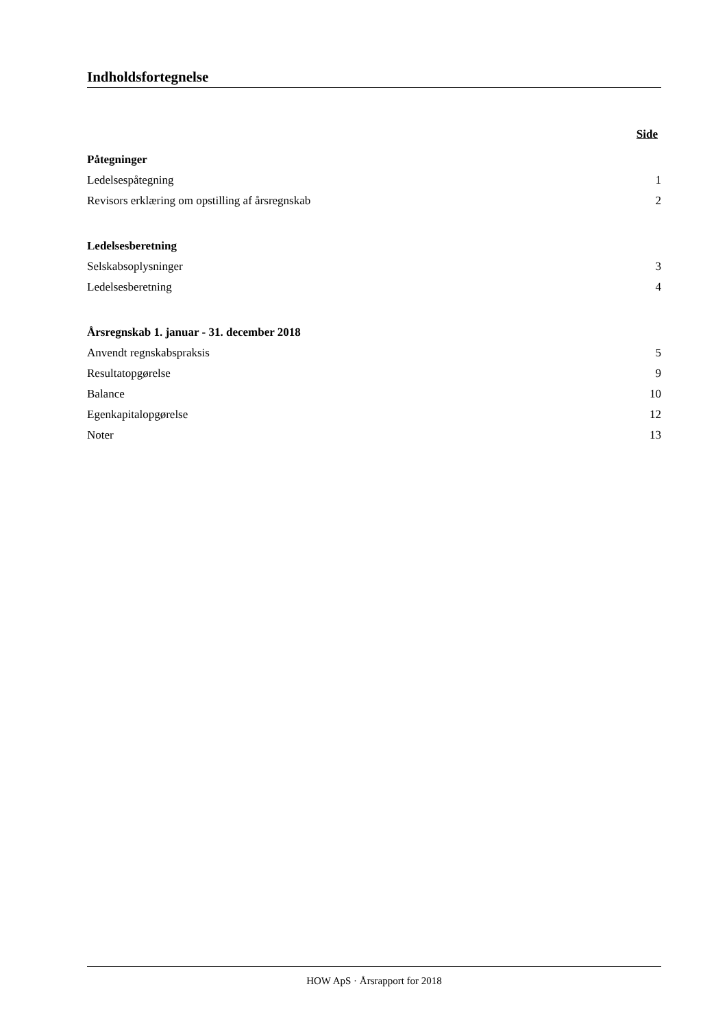Indholdsfortegnelse
Side
Påtegninger
Ledelsespåtegning 1
Revisors erklæring om opstilling af årsregnskab 2
Ledelsesberetning
Selskabsoplysninger 3
Ledelsesberetning 4
Årsregnskab 1. januar - 31. december 2018
Anvendt regnskabspraksis 5
Resultatopgørelse 9
Balance 10
Egenkapitalopgørelse 12
Noter 13
HOW ApS · Årsrapport for 2018